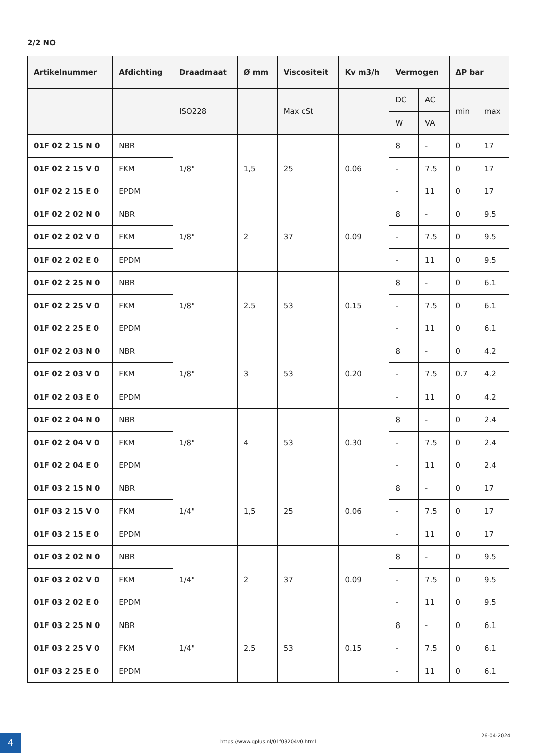2/2 NO
| Artikelnummer | Afdichting | Draadmaat | Ø mm | Viscositeit | Kv m3/h | Vermogen | | ΔP bar | |
| --- | --- | --- | --- | --- | --- | --- | --- | --- | --- |
| | | ISO228 | | Max cSt | | DC | AC | min | max |
| | | | | | | W | VA | | |
| 01F 02 2 15 N 0 | NBR | 1/8" | 1,5 | 25 | 0.06 | 8 | - | 0 | 17 |
| 01F 02 2 15 V 0 | FKM | | | | | - | 7.5 | 0 | 17 |
| 01F 02 2 15 E 0 | EPDM | | | | | - | 11 | 0 | 17 |
| 01F 02 2 02 N 0 | NBR | 1/8" | 2 | 37 | 0.09 | 8 | - | 0 | 9.5 |
| 01F 02 2 02 V 0 | FKM | | | | | - | 7.5 | 0 | 9.5 |
| 01F 02 2 02 E 0 | EPDM | | | | | - | 11 | 0 | 9.5 |
| 01F 02 2 25 N 0 | NBR | 1/8" | 2.5 | 53 | 0.15 | 8 | - | 0 | 6.1 |
| 01F 02 2 25 V 0 | FKM | | | | | - | 7.5 | 0 | 6.1 |
| 01F 02 2 25 E 0 | EPDM | | | | | - | 11 | 0 | 6.1 |
| 01F 02 2 03 N 0 | NBR | 1/8" | 3 | 53 | 0.20 | 8 | - | 0 | 4.2 |
| 01F 02 2 03 V 0 | FKM | | | | | - | 7.5 | 0.7 | 4.2 |
| 01F 02 2 03 E 0 | EPDM | | | | | - | 11 | 0 | 4.2 |
| 01F 02 2 04 N 0 | NBR | 1/8" | 4 | 53 | 0.30 | 8 | - | 0 | 2.4 |
| 01F 02 2 04 V 0 | FKM | | | | | - | 7.5 | 0 | 2.4 |
| 01F 02 2 04 E 0 | EPDM | | | | | - | 11 | 0 | 2.4 |
| 01F 03 2 15 N 0 | NBR | 1/4" | 1,5 | 25 | 0.06 | 8 | - | 0 | 17 |
| 01F 03 2 15 V 0 | FKM | | | | | - | 7.5 | 0 | 17 |
| 01F 03 2 15 E 0 | EPDM | | | | | - | 11 | 0 | 17 |
| 01F 03 2 02 N 0 | NBR | 1/4" | 2 | 37 | 0.09 | 8 | - | 0 | 9.5 |
| 01F 03 2 02 V 0 | FKM | | | | | - | 7.5 | 0 | 9.5 |
| 01F 03 2 02 E 0 | EPDM | | | | | - | 11 | 0 | 9.5 |
| 01F 03 2 25 N 0 | NBR | 1/4" | 2.5 | 53 | 0.15 | 8 | - | 0 | 6.1 |
| 01F 03 2 25 V 0 | FKM | | | | | - | 7.5 | 0 | 6.1 |
| 01F 03 2 25 E 0 | EPDM | | | | | - | 11 | 0 | 6.1 |
4
https://www.qplus.nl/01f03204v0.html
26-04-2024